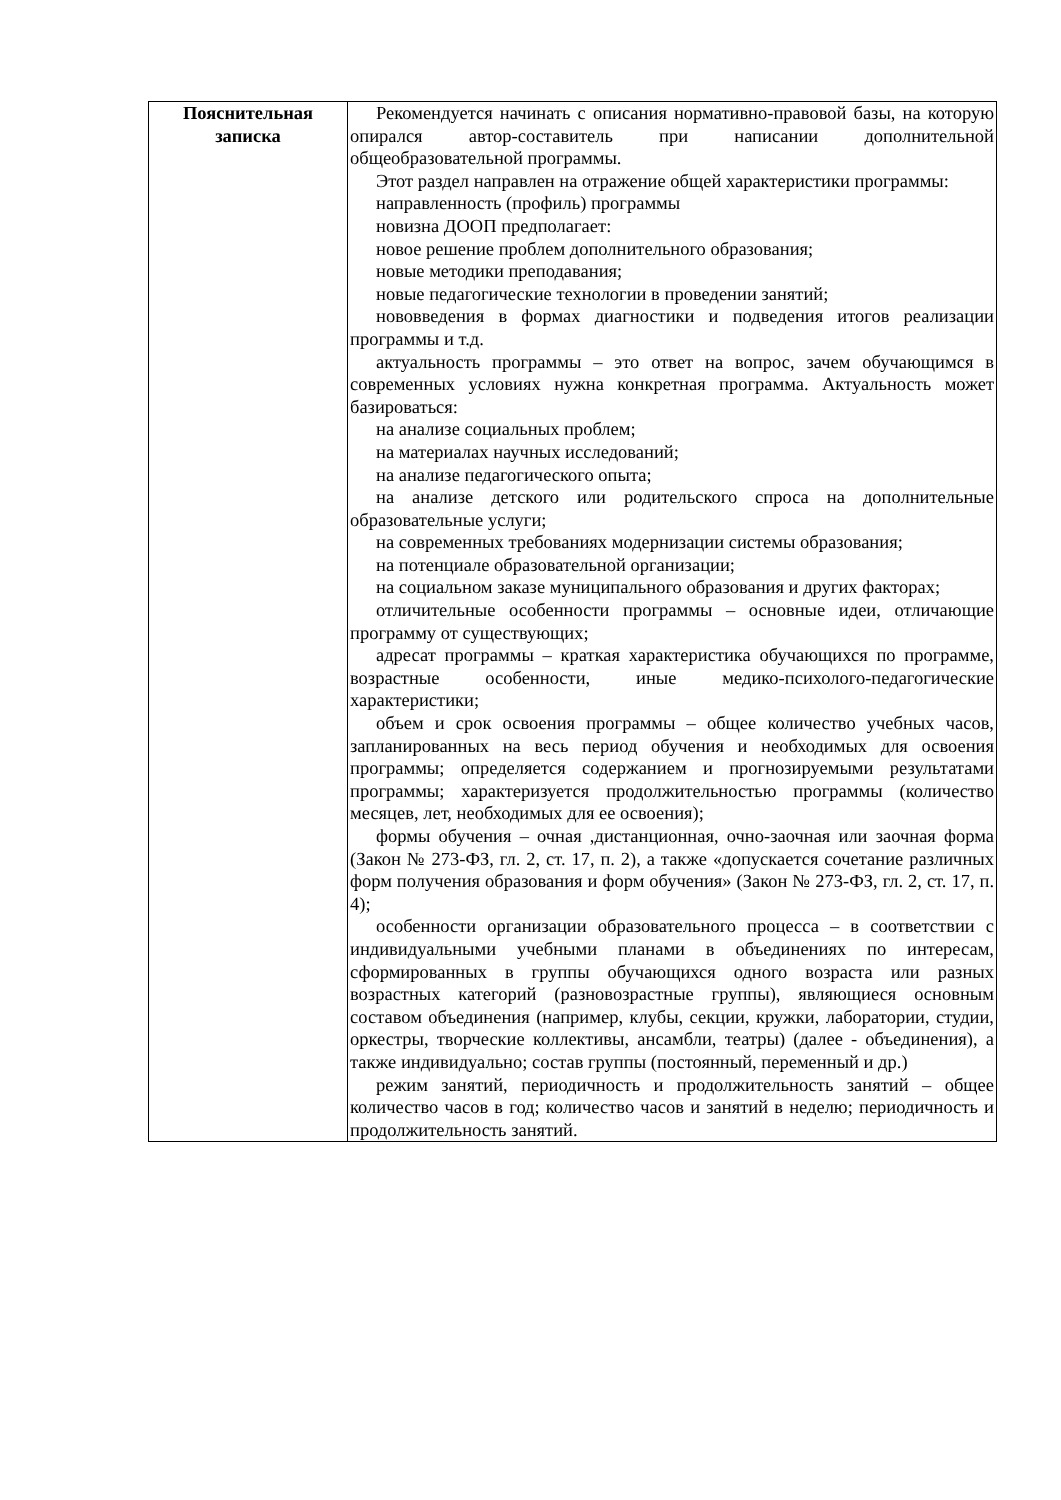| Пояснительная записка | Рекомендуется начинать с описания нормативно-правовой базы, на которую опирался автор-составитель при написании дополнительной общеобразовательной программы. Этот раздел направлен на отражение общей характеристики программы: направленность (профиль) программы новизна ДООП предполагает: новое решение проблем дополнительного образования; новые методики преподавания; новые педагогические технологии в проведении занятий; нововведения в формах диагностики и подведения итогов реализации программы и т.д. актуальность программы – это ответ на вопрос, зачем обучающимся в современных условиях нужна конкретная программа. Актуальность может базироваться: на анализе социальных проблем; на материалах научных исследований; на анализе педагогического опыта; на анализе детского или родительского спроса на дополнительные образовательные услуги; на современных требованиях модернизации системы образования; на потенциале образовательной организации; на социальном заказе муниципального образования и других факторах; отличительные особенности программы – основные идеи, отличающие программу от существующих; адресат программы – краткая характеристика обучающихся по программе, возрастные особенности, иные медико-психолого-педагогические характеристики; объем и срок освоения программы – общее количество учебных часов, запланированных на весь период обучения и необходимых для освоения программы; определяется содержанием и прогнозируемыми результатами программы; характеризуется продолжительностью программы (количество месяцев, лет, необходимых для ее освоения); формы обучения – очная ,дистанционная, очно-заочная или заочная форма (Закон № 273-ФЗ, гл. 2, ст. 17, п. 2), а также «допускается сочетание различных форм получения образования и форм обучения» (Закон № 273-ФЗ, гл. 2, ст. 17, п. 4); особенности организации образовательного процесса – в соответствии с индивидуальными учебными планами в объединениях по интересам, сформированных в группы обучающихся одного возраста или разных возрастных категорий (разновозрастные группы), являющиеся основным составом объединения (например, клубы, секции, кружки, лаборатории, студии, оркестры, творческие коллективы, ансамбли, театры) (далее - объединения), а также индивидуально; состав группы (постоянный, переменный и др.) режим занятий, периодичность и продолжительность занятий – общее количество часов в год; количество часов и занятий в неделю; периодичность и продолжительность занятий. |